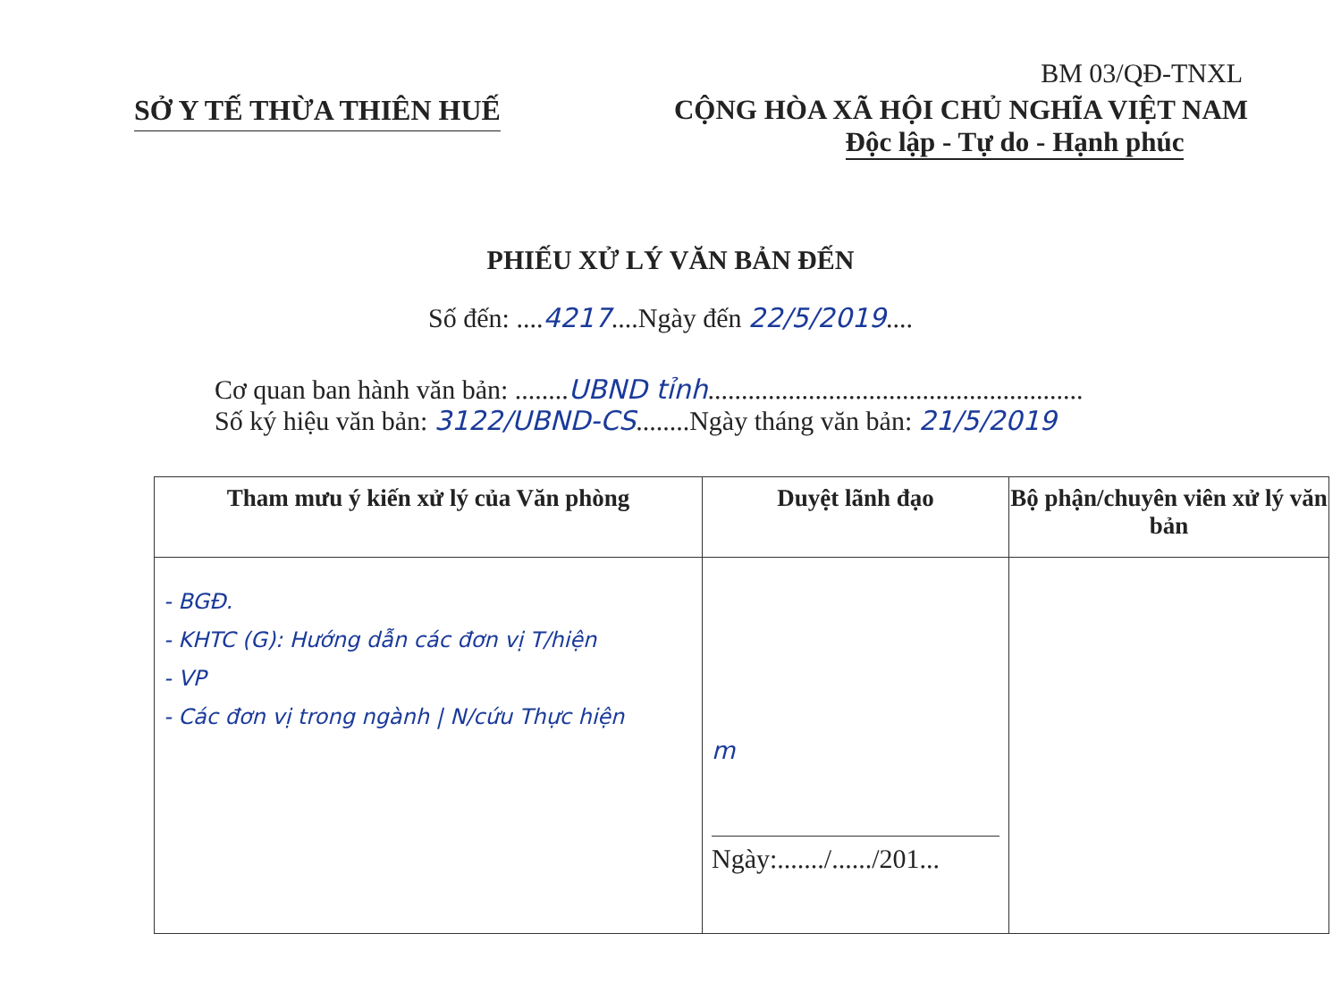BM 03/QĐ-TNXL
SỞ Y TẾ THỪA THIÊN HUẾ CỘNG HÒA XÃ HỘI CHỦ NGHĨA VIỆT NAM
Độc lập - Tự do - Hạnh phúc
PHIẾU XỬ LÝ VĂN BẢN ĐẾN
Số đến: ....4217....Ngày đến 22/5/2019....
Cơ quan ban hành văn bản: ........UBND tỉnh........................................................
Số ký hiệu văn bản: 3122/UBND-CS........Ngày tháng văn bản: 21/5/2019
| Tham mưu ý kiến xử lý của Văn phòng | Duyệt lãnh đạo | Bộ phận/chuyên viên xử lý văn bản |
| --- | --- | --- |
| - BGĐ. - KHTC (G): Hướng dẫn các đơn vị T/hiện - VP - Các đơn vị trong ngành / N/cứu Thực hiện | m Ngày:......./....../201... | |